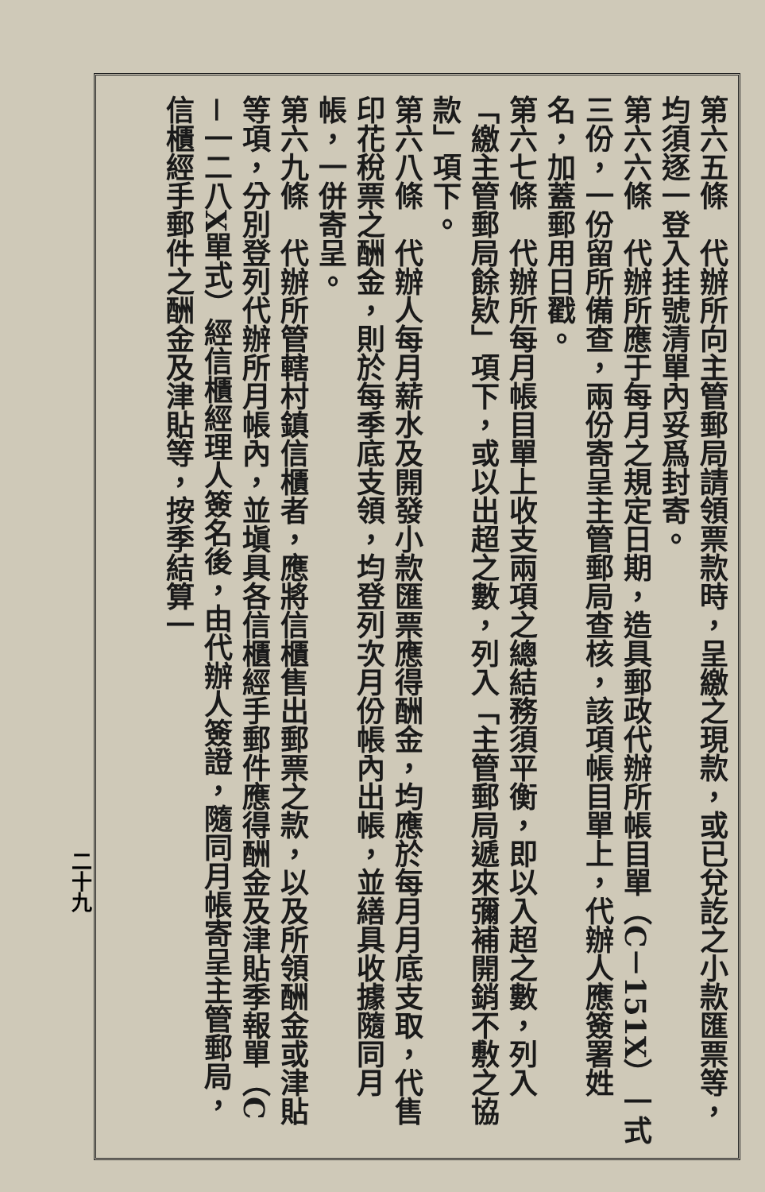第六五條　代辦所向主管郵局請領票款時，呈繳之現款，或已兌訖之小款匯票等，均須逐一登入挂號清單內妥爲封寄。
第六六條　代辦所應于每月之規定日期，造具郵政代辦所帳目單（C－151X）一式三份，一份留所備查，兩份寄呈主管郵局查核，該項帳目單上，代辦人應簽署姓名，加蓋郵用日戳。
第六七條　代辦所每月帳目單上收支兩項之總結務須平衡，即以入超之數，列入「繳主管郵局餘欵」項下，或以出超之數，列入「主管郵局遞來彌補開銷不敷之協款」項下。
第六八條　代辦人每月薪水及開發小款匯票應得酬金，均應於每月月底支取，代售印花稅票之酬金，則於每季底支領，均登列次月份帳內出帳，並繕具收據隨同月帳，一併寄呈。
第六九條　代辦所管轄村鎮信櫃者，應將信櫃售出郵票之款，以及所領酬金或津貼等項，分別登列代辦所月帳內，並塡具各信櫃經手郵件應得酬金及津貼季報單（C－一二八X單式）經信櫃經理人簽名後，由代辦人簽證，隨同月帳寄呈主管郵局，信櫃經手郵件之酬金及津貼等，按季結算一
二十九